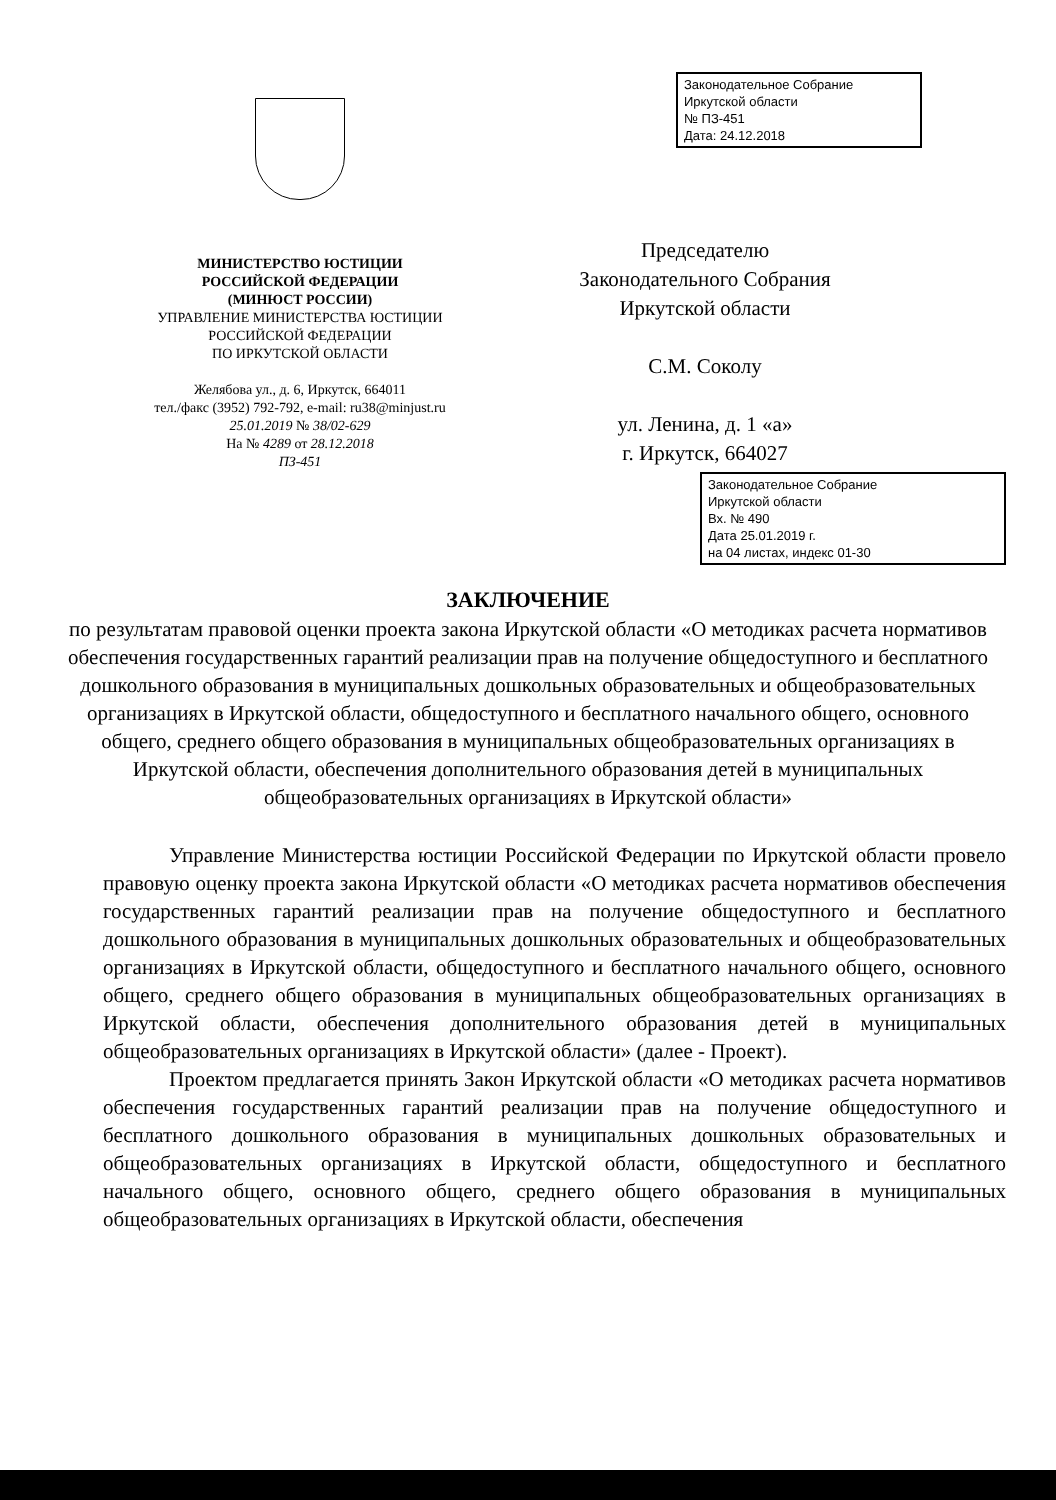Законодательное Собрание
Иркутской области
№ ПЗ-451
Дата: 24.12.2018
МИНИСТЕРСТВО ЮСТИЦИИ
РОССИЙСКОЙ ФЕДЕРАЦИИ
(МИНЮСТ РОССИИ)
УПРАВЛЕНИЕ МИНИСТЕРСТВА ЮСТИЦИИ
РОССИЙСКОЙ ФЕДЕРАЦИИ
ПО ИРКУТСКОЙ ОБЛАСТИ
Желябова ул., д. 6, Иркутск, 664011
тел./факс (3952) 792-792, e-mail: ru38@minjust.ru
25.01.2019 № 38/02-629
На № 4289 от 28.12.2018
ПЗ-451
Председателю
Законодательного Собрания
Иркутской области
С.М. Соколу
ул. Ленина, д. 1 «а»
г. Иркутск, 664027
Законодательное Собрание
Иркутской области
Вх. № 490
Дата 25.01.2019 г.
на 04 листах, индекс 01-30
ЗАКЛЮЧЕНИЕ
по результатам правовой оценки проекта закона Иркутской области «О методиках расчета нормативов обеспечения государственных гарантий реализации прав на получение общедоступного и бесплатного дошкольного образования в муниципальных дошкольных образовательных и общеобразовательных организациях в Иркутской области, общедоступного и бесплатного начального общего, основного общего, среднего общего образования в муниципальных общеобразовательных организациях в Иркутской области, обеспечения дополнительного образования детей в муниципальных общеобразовательных организациях в Иркутской области»
Управление Министерства юстиции Российской Федерации по Иркутской области провело правовую оценку проекта закона Иркутской области «О методиках расчета нормативов обеспечения государственных гарантий реализации прав на получение общедоступного и бесплатного дошкольного образования в муниципальных дошкольных образовательных и общеобразовательных организациях в Иркутской области, общедоступного и бесплатного начального общего, основного общего, среднего общего образования в муниципальных общеобразовательных организациях в Иркутской области, обеспечения дополнительного образования детей в муниципальных общеобразовательных организациях в Иркутской области» (далее - Проект).
Проектом предлагается принять Закон Иркутской области «О методиках расчета нормативов обеспечения государственных гарантий реализации прав на получение общедоступного и бесплатного дошкольного образования в муниципальных дошкольных образовательных и общеобразовательных организациях в Иркутской области, общедоступного и бесплатного начального общего, основного общего, среднего общего образования в муниципальных общеобразовательных организациях в Иркутской области, обеспечения